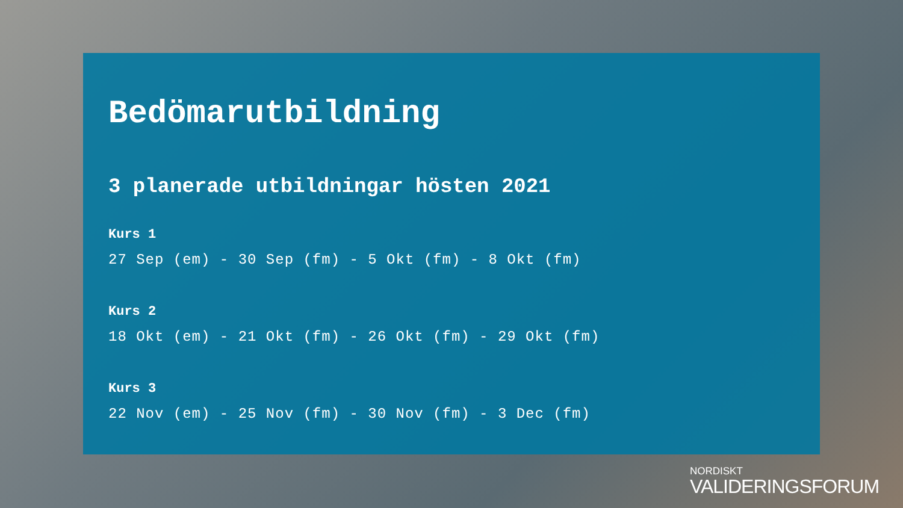Bedömarutbildning
3 planerade utbildningar hösten 2021
Kurs 1
27 Sep (em) - 30 Sep (fm) - 5 Okt (fm) - 8 Okt (fm)
Kurs 2
18 Okt (em) - 21 Okt (fm) - 26 Okt (fm) - 29 Okt (fm)
Kurs 3
22 Nov (em) - 25 Nov (fm) - 30 Nov (fm) - 3 Dec (fm)
NORDISKT
VALIDERINGSFORUM